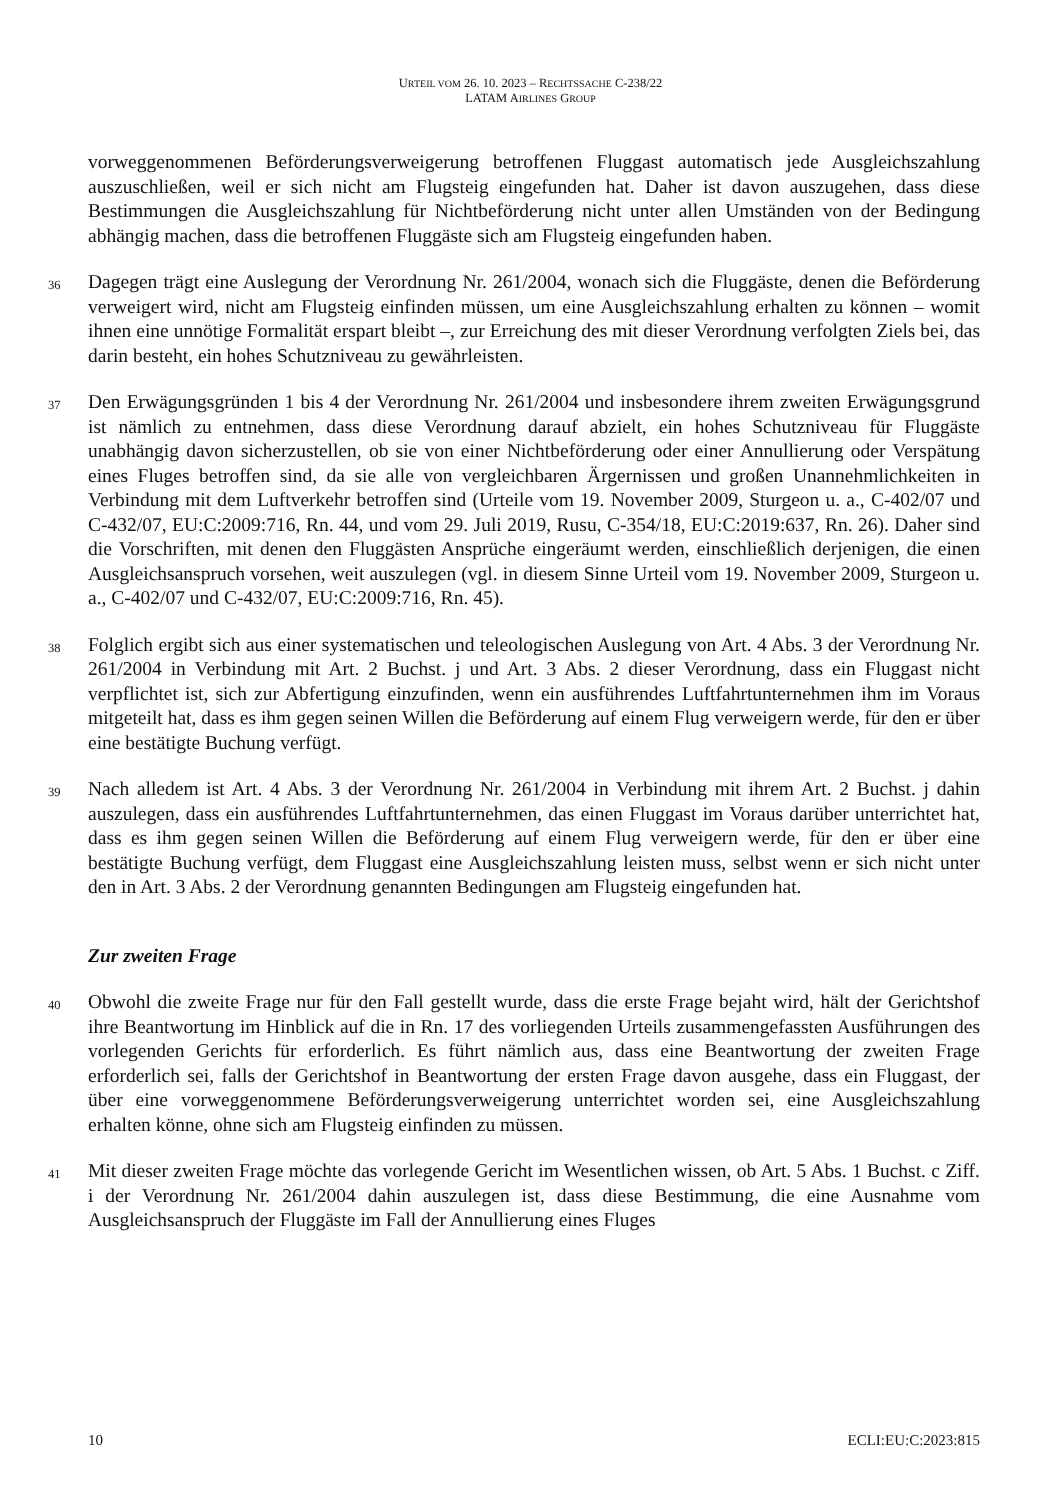URTEIL VOM 26. 10. 2023 – RECHTSSACHE C-238/22
LATAM AIRLINES GROUP
vorweggenommenen Beförderungsverweigerung betroffenen Fluggast automatisch jede Ausgleichszahlung auszuschließen, weil er sich nicht am Flugsteig eingefunden hat. Daher ist davon auszugehen, dass diese Bestimmungen die Ausgleichszahlung für Nichtbeförderung nicht unter allen Umständen von der Bedingung abhängig machen, dass die betroffenen Fluggäste sich am Flugsteig eingefunden haben.
36
Dagegen trägt eine Auslegung der Verordnung Nr. 261/2004, wonach sich die Fluggäste, denen die Beförderung verweigert wird, nicht am Flugsteig einfinden müssen, um eine Ausgleichszahlung erhalten zu können – womit ihnen eine unnötige Formalität erspart bleibt –, zur Erreichung des mit dieser Verordnung verfolgten Ziels bei, das darin besteht, ein hohes Schutzniveau zu gewährleisten.
37
Den Erwägungsgründen 1 bis 4 der Verordnung Nr. 261/2004 und insbesondere ihrem zweiten Erwägungsgrund ist nämlich zu entnehmen, dass diese Verordnung darauf abzielt, ein hohes Schutzniveau für Fluggäste unabhängig davon sicherzustellen, ob sie von einer Nichtbeförderung oder einer Annullierung oder Verspätung eines Fluges betroffen sind, da sie alle von vergleichbaren Ärgernissen und großen Unannehmlichkeiten in Verbindung mit dem Luftverkehr betroffen sind (Urteile vom 19. November 2009, Sturgeon u. a., C-402/07 und C-432/07, EU:C:2009:716, Rn. 44, und vom 29. Juli 2019, Rusu, C-354/18, EU:C:2019:637, Rn. 26). Daher sind die Vorschriften, mit denen den Fluggästen Ansprüche eingeräumt werden, einschließlich derjenigen, die einen Ausgleichsanspruch vorsehen, weit auszulegen (vgl. in diesem Sinne Urteil vom 19. November 2009, Sturgeon u. a., C-402/07 und C-432/07, EU:C:2009:716, Rn. 45).
38
Folglich ergibt sich aus einer systematischen und teleologischen Auslegung von Art. 4 Abs. 3 der Verordnung Nr. 261/2004 in Verbindung mit Art. 2 Buchst. j und Art. 3 Abs. 2 dieser Verordnung, dass ein Fluggast nicht verpflichtet ist, sich zur Abfertigung einzufinden, wenn ein ausführendes Luftfahrtunternehmen ihm im Voraus mitgeteilt hat, dass es ihm gegen seinen Willen die Beförderung auf einem Flug verweigern werde, für den er über eine bestätigte Buchung verfügt.
39
Nach alledem ist Art. 4 Abs. 3 der Verordnung Nr. 261/2004 in Verbindung mit ihrem Art. 2 Buchst. j dahin auszulegen, dass ein ausführendes Luftfahrtunternehmen, das einen Fluggast im Voraus darüber unterrichtet hat, dass es ihm gegen seinen Willen die Beförderung auf einem Flug verweigern werde, für den er über eine bestätigte Buchung verfügt, dem Fluggast eine Ausgleichszahlung leisten muss, selbst wenn er sich nicht unter den in Art. 3 Abs. 2 der Verordnung genannten Bedingungen am Flugsteig eingefunden hat.
Zur zweiten Frage
40
Obwohl die zweite Frage nur für den Fall gestellt wurde, dass die erste Frage bejaht wird, hält der Gerichtshof ihre Beantwortung im Hinblick auf die in Rn. 17 des vorliegenden Urteils zusammengefassten Ausführungen des vorlegenden Gerichts für erforderlich. Es führt nämlich aus, dass eine Beantwortung der zweiten Frage erforderlich sei, falls der Gerichtshof in Beantwortung der ersten Frage davon ausgehe, dass ein Fluggast, der über eine vorweggenommene Beförderungsverweigerung unterrichtet worden sei, eine Ausgleichszahlung erhalten könne, ohne sich am Flugsteig einfinden zu müssen.
41
Mit dieser zweiten Frage möchte das vorlegende Gericht im Wesentlichen wissen, ob Art. 5 Abs. 1 Buchst. c Ziff. i der Verordnung Nr. 261/2004 dahin auszulegen ist, dass diese Bestimmung, die eine Ausnahme vom Ausgleichsanspruch der Fluggäste im Fall der Annullierung eines Fluges
10 ECLI:EU:C:2023:815